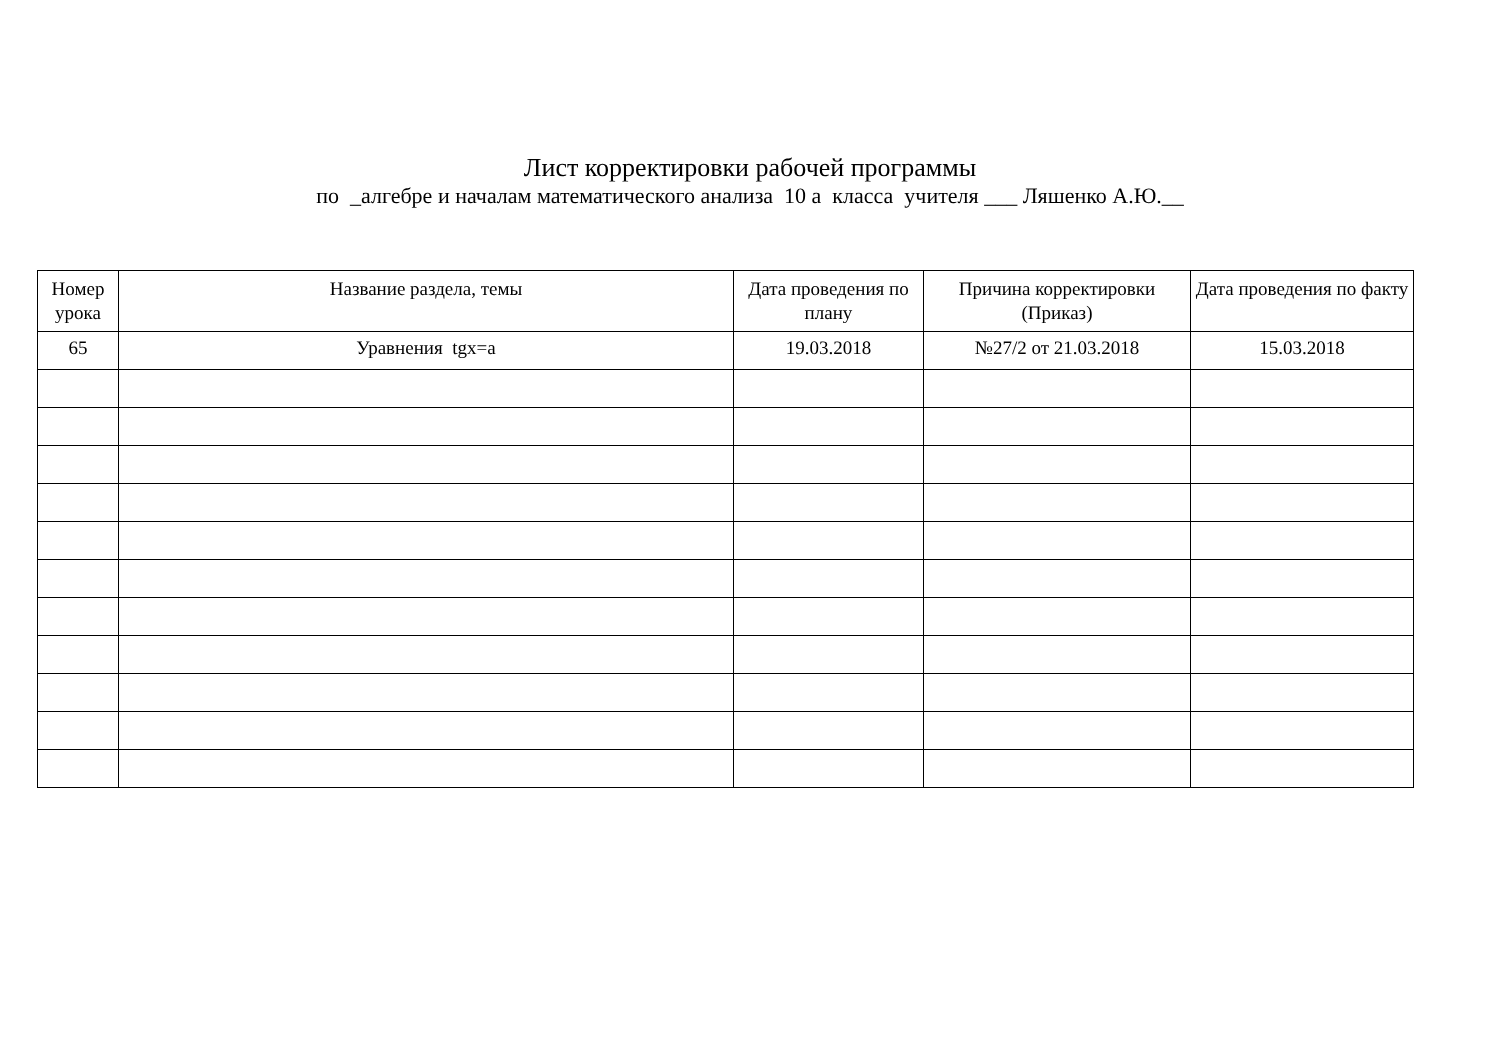Лист корректировки рабочей программы
по _алгебре и началам математического анализа 10 а класса учителя ___ Ляшенко А.Ю.__
| Номер урока | Название раздела, темы | Дата проведения по плану | Причина корректировки (Приказ) | Дата проведения по факту |
| --- | --- | --- | --- | --- |
| 65 | Уравнения tgx=a | 19.03.2018 | №27/2 от 21.03.2018 | 15.03.2018 |